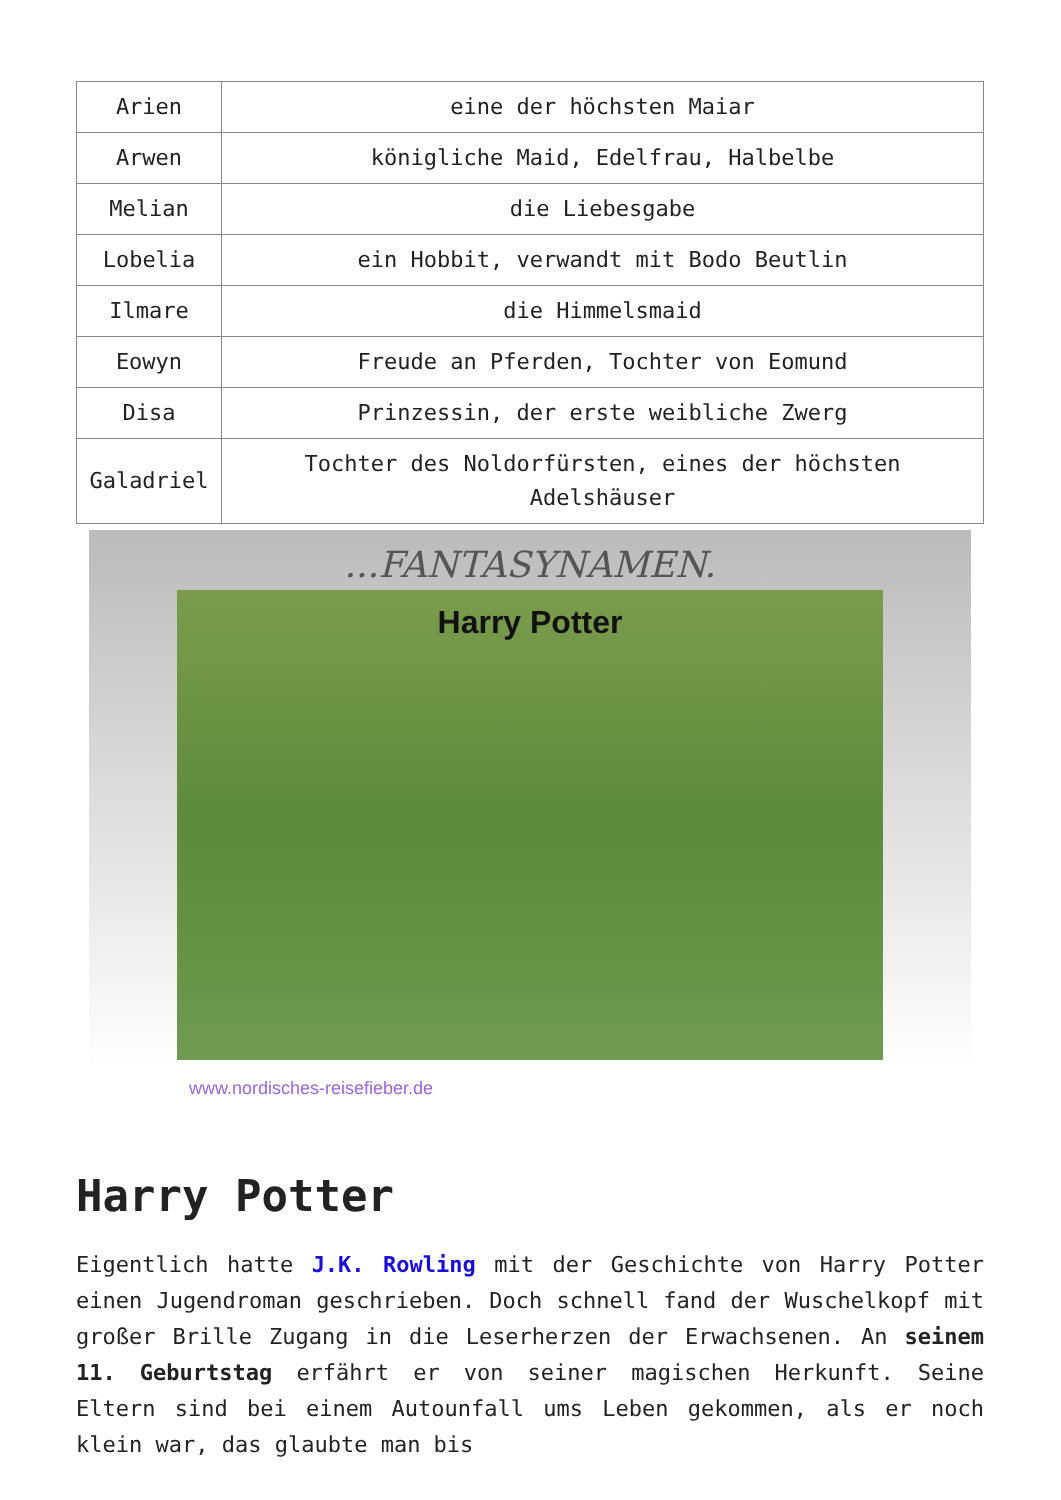| Arien | eine der höchsten Maiar |
| Arwen | königliche Maid, Edelfrau, Halbelbe |
| Melian | die Liebesgabe |
| Lobelia | ein Hobbit, verwandt mit Bodo Beutlin |
| Ilmare | die Himmelsmaid |
| Eowyn | Freude an Pferden, Tochter von Eomund |
| Disa | Prinzessin, der erste weibliche Zwerg |
| Galadriel | Tochter des Noldorfürsten, eines der höchsten Adelshäuser |
...FANTASYNAMEN.
Harry Potter
www.nordisches-reisefieber.de
Harry Potter
Eigentlich hatte J.K. Rowling mit der Geschichte von Harry Potter einen Jugendroman geschrieben. Doch schnell fand der Wuschelkopf mit großer Brille Zugang in die Leserherzen der Erwachsenen. An seinem 11. Geburtstag erfährt er von seiner magischen Herkunft. Seine Eltern sind bei einem Autounfall ums Leben gekommen, als er noch klein war, das glaubte man bis